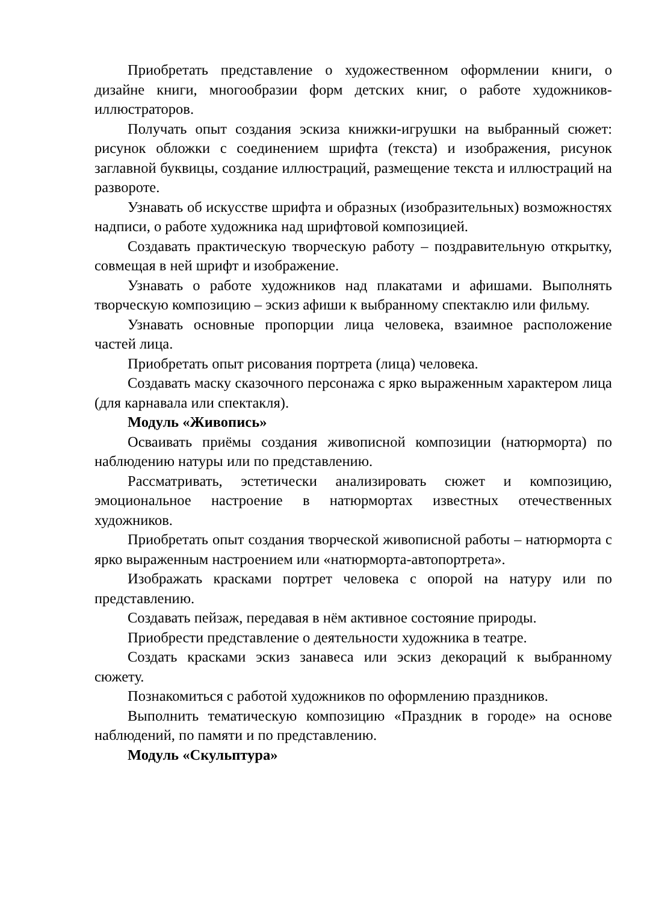Приобретать представление о художественном оформлении книги, о дизайне книги, многообразии форм детских книг, о работе художников-иллюстраторов.
Получать опыт создания эскиза книжки-игрушки на выбранный сюжет: рисунок обложки с соединением шрифта (текста) и изображения, рисунок заглавной буквицы, создание иллюстраций, размещение текста и иллюстраций на развороте.
Узнавать об искусстве шрифта и образных (изобразительных) возможностях надписи, о работе художника над шрифтовой композицией.
Создавать практическую творческую работу – поздравительную открытку, совмещая в ней шрифт и изображение.
Узнавать о работе художников над плакатами и афишами. Выполнять творческую композицию – эскиз афиши к выбранному спектаклю или фильму.
Узнавать основные пропорции лица человека, взаимное расположение частей лица.
Приобретать опыт рисования портрета (лица) человека.
Создавать маску сказочного персонажа с ярко выраженным характером лица (для карнавала или спектакля).
Модуль «Живопись»
Осваивать приёмы создания живописной композиции (натюрморта) по наблюдению натуры или по представлению.
Рассматривать, эстетически анализировать сюжет и композицию, эмоциональное настроение в натюрмортах известных отечественных художников.
Приобретать опыт создания творческой живописной работы – натюрморта с ярко выраженным настроением или «натюрморта-автопортрета».
Изображать красками портрет человека с опорой на натуру или по представлению.
Создавать пейзаж, передавая в нём активное состояние природы.
Приобрести представление о деятельности художника в театре.
Создать красками эскиз занавеса или эскиз декораций к выбранному сюжету.
Познакомиться с работой художников по оформлению праздников.
Выполнить тематическую композицию «Праздник в городе» на основе наблюдений, по памяти и по представлению.
Модуль «Скульптура»